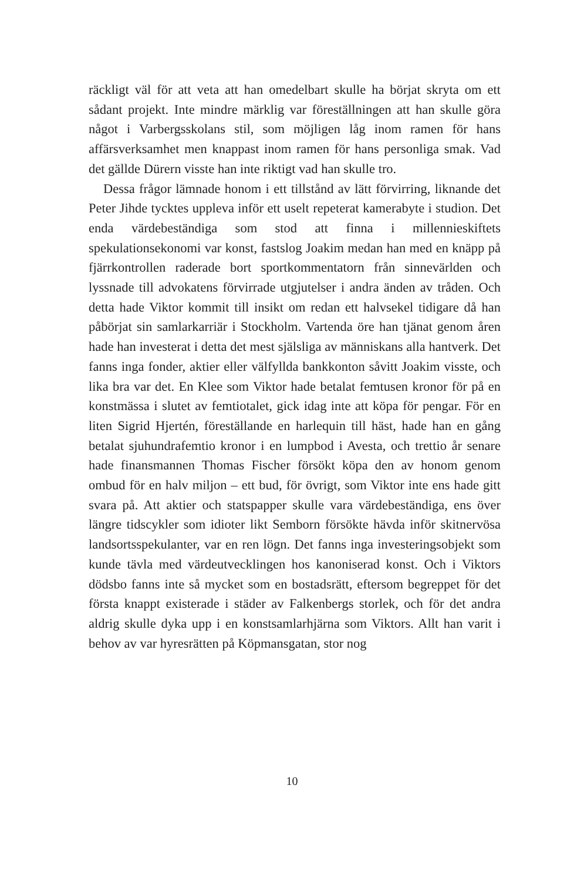räckligt väl för att veta att han omedelbart skulle ha börjat skryta om ett sådant projekt. Inte mindre märklig var föreställningen att han skulle göra något i Varbergsskolans stil, som möjligen låg inom ramen för hans affärsverksamhet men knappast inom ramen för hans personliga smak. Vad det gällde Dürern visste han inte riktigt vad han skulle tro.
Dessa frågor lämnade honom i ett tillstånd av lätt förvirring, liknande det Peter Jihde tycktes uppleva inför ett uselt repeterat kamerabyte i studion. Det enda värdebeständiga som stod att finna i millennieskiftets spekulationsekonomi var konst, fastslog Joakim medan han med en knäpp på fjärrkontrollen raderade bort sport­kommentatorn från sinnevärlden och lyssnade till advokatens för­virrade utgjutelser i andra änden av tråden. Och detta hade Viktor kommit till insikt om redan ett halvsekel tidigare då han påbörjat sin samlarkarriär i Stockholm. Vartenda öre han tjänat genom åren hade han investerat i detta det mest själsliga av människans alla hantverk. Det fanns inga fonder, aktier eller välfyllda bankkonton såvitt Joakim visste, och lika bra var det. En Klee som Viktor hade betalat femtusen kronor för på en konstmässa i slutet av femtio­talet, gick idag inte att köpa för pengar. För en liten Sigrid Hjertén, föreställande en harlequin till häst, hade han en gång betalat sju­hundrafemtio kronor i en lumpbod i Avesta, och trettio år senare hade finansmannen Thomas Fischer försökt köpa den av honom genom ombud för en halv miljon – ett bud, för övrigt, som Viktor inte ens hade gitt svara på. Att aktier och statspapper skulle vara värdebeständiga, ens över längre tidscykler som idioter likt Sem­born försökte hävda inför skitnervösa landsortsspekulanter, var en ren lögn. Det fanns inga investeringsobjekt som kunde tävla med värdeutvecklingen hos kanoniserad konst. Och i Viktors dödsbo fanns inte så mycket som en bostadsrätt, eftersom begreppet för det första knappt existerade i städer av Falkenbergs storlek, och för det andra aldrig skulle dyka upp i en konstsamlarhjärna som Viktors. Allt han varit i behov av var hyresrätten på Köpmansgatan, stor nog
10